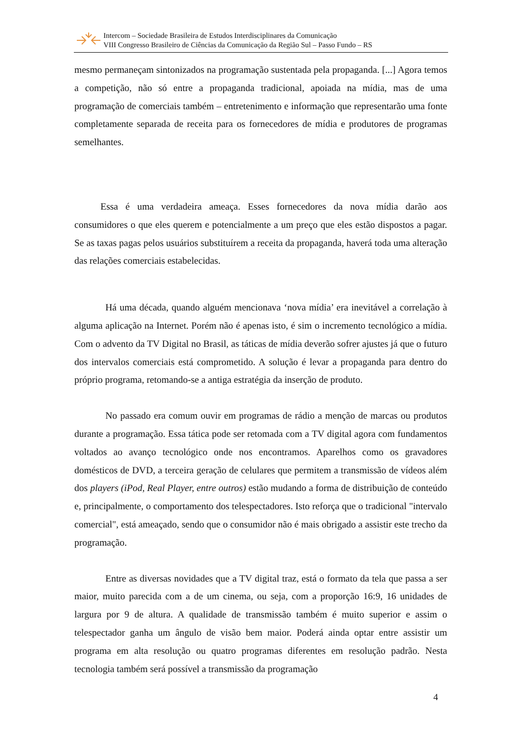Intercom – Sociedade Brasileira de Estudos Interdisciplinares da Comunicação
VIII Congresso Brasileiro de Ciências da Comunicação da Região Sul – Passo Fundo – RS
mesmo permaneçam sintonizados na programação sustentada pela propaganda. [...] Agora temos a competição, não só entre a propaganda tradicional, apoiada na mídia, mas de uma programação de comerciais também – entretenimento e informação que representarão uma fonte completamente separada de receita para os fornecedores de mídia e produtores de programas semelhantes.
Essa é uma verdadeira ameaça. Esses fornecedores da nova mídia darão aos consumidores o que eles querem e potencialmente a um preço que eles estão dispostos a pagar. Se as taxas pagas pelos usuários substituírem a receita da propaganda, haverá toda uma alteração das relações comerciais estabelecidas.
Há uma década, quando alguém mencionava ‘nova mídia’ era inevitável a correlação à alguma aplicação na Internet. Porém não é apenas isto, é sim o incremento tecnológico a mídia. Com o advento da TV Digital no Brasil, as táticas de mídia deverão sofrer ajustes já que o futuro dos intervalos comerciais está comprometido. A solução é levar a propaganda para dentro do próprio programa, retomando-se a antiga estratégia da inserção de produto.
No passado era comum ouvir em programas de rádio a menção de marcas ou produtos durante a programação. Essa tática pode ser retomada com a TV digital agora com fundamentos voltados ao avanço tecnológico onde nos encontramos. Aparelhos como os gravadores domésticos de DVD, a terceira geração de celulares que permitem a transmissão de vídeos além dos players (iPod, Real Player, entre outros) estão mudando a forma de distribuição de conteúdo e, principalmente, o comportamento dos telespectadores. Isto reforça que o tradicional "intervalo comercial", está ameaçado, sendo que o consumidor não é mais obrigado a assistir este trecho da programação.
Entre as diversas novidades que a TV digital traz, está o formato da tela que passa a ser maior, muito parecida com a de um cinema, ou seja, com a proporção 16:9, 16 unidades de largura por 9 de altura. A qualidade de transmissão também é muito superior e assim o telespectador ganha um ângulo de visão bem maior. Poderá ainda optar entre assistir um programa em alta resolução ou quatro programas diferentes em resolução padrão. Nesta tecnologia também será possível a transmissão da programação
4